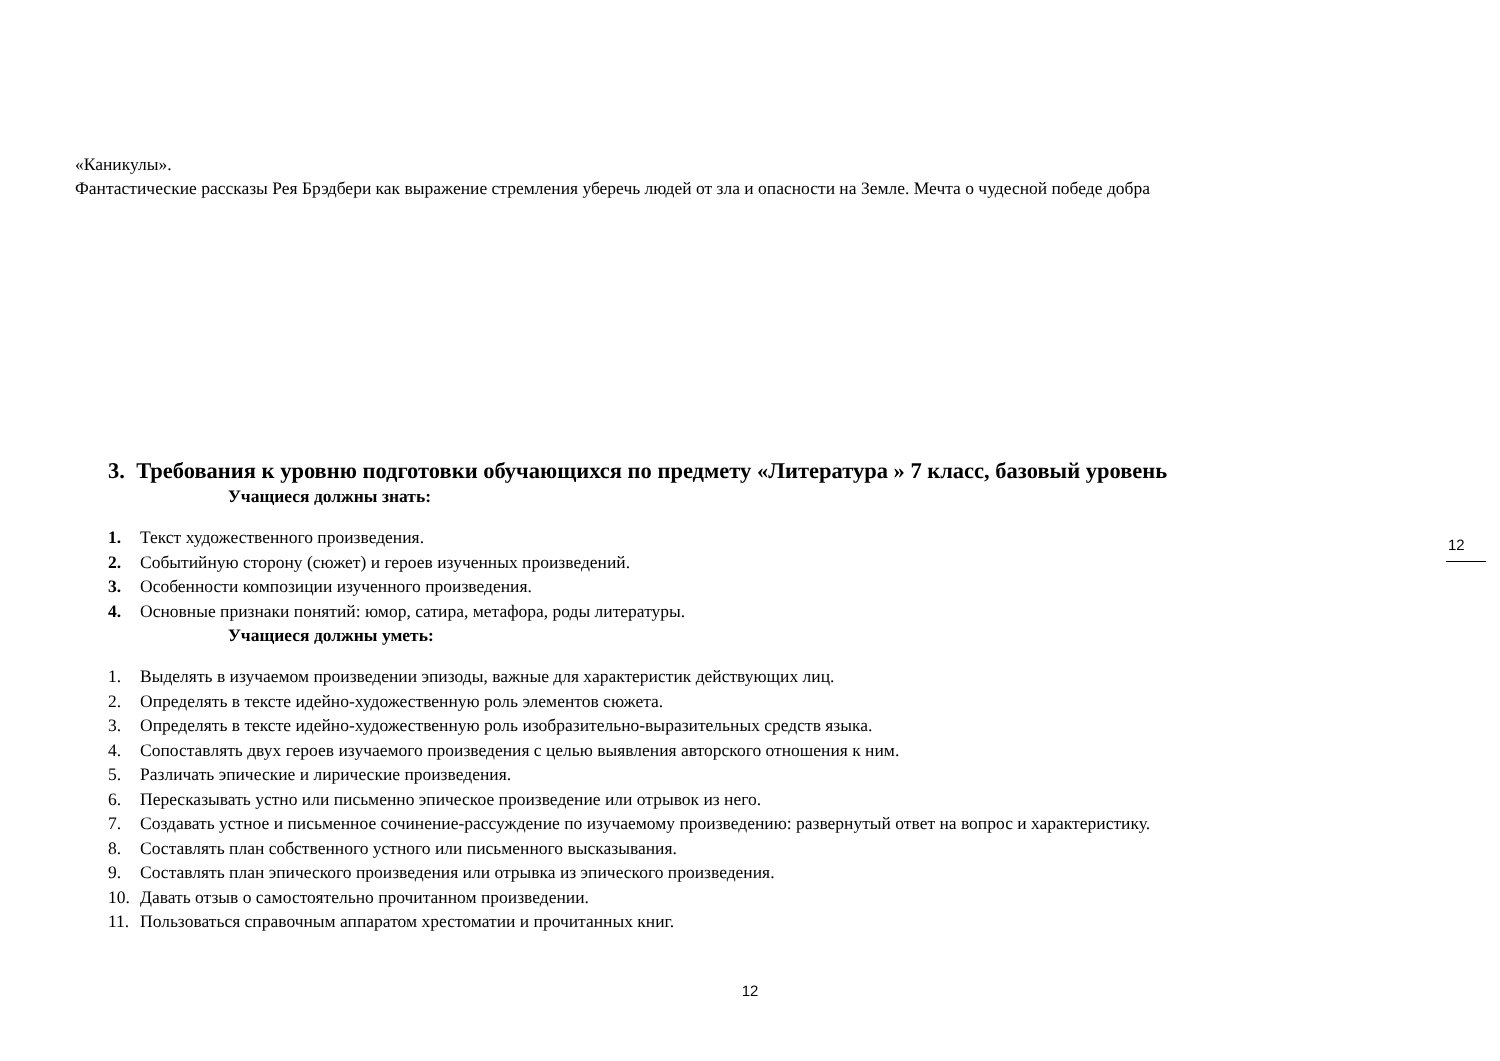«Каникулы».
Фантастические рассказы Рея Брэдбери как выражение стремления уберечь людей от зла и опасности на Земле. Мечта о чудесной победе добра
3. Требования к уровню подготовки обучающихся по предмету «Литература » 7 класс, базовый уровень
Учащиеся должны знать:
1. Текст художественного произведения.
2. Событийную сторону (сюжет) и героев изученных произведений.
3. Особенности композиции изученного произведения.
4. Основные признаки понятий: юмор, сатира, метафора, роды литературы.
Учащиеся должны уметь:
1. Выделять в изучаемом произведении эпизоды, важные для характеристик действующих лиц.
2. Определять в тексте идейно-художественную роль элементов сюжета.
3. Определять в тексте идейно-художественную роль изобразительно-выразительных средств языка.
4. Сопоставлять двух героев изучаемого произведения с целью выявления авторского отношения к ним.
5. Различать эпические и лирические произведения.
6. Пересказывать устно или письменно эпическое произведение или отрывок из него.
7. Создавать устное и письменное сочинение-рассуждение по изучаемому произведению: развернутый ответ на вопрос и характеристику.
8. Составлять план собственного устного или письменного высказывания.
9. Составлять план эпического произведения или отрывка из эпического произведения.
10. Давать отзыв о самостоятельно прочитанном произведении.
11. Пользоваться справочным аппаратом хрестоматии и прочитанных книг.
12
12